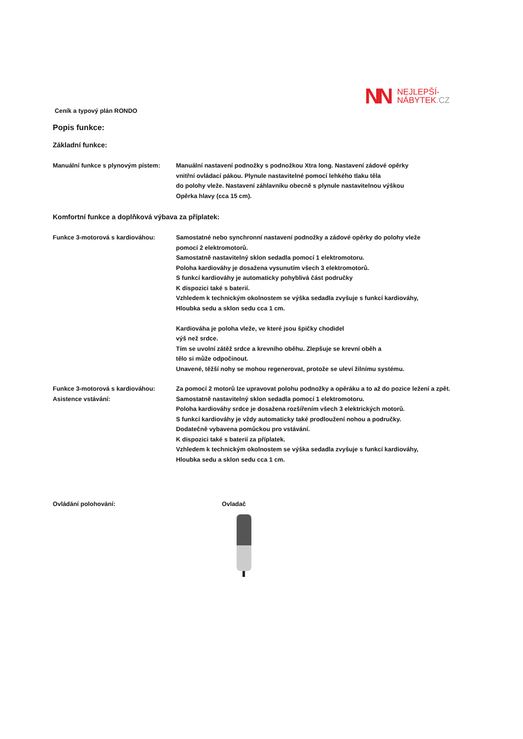NN
NEJLEPŠÍ-
NÁBYTEK.CZ
Ceník a typový plán RONDO
Popis funkce:
Základní funkce:
Manuální funkce s plynovým pístem:
Manuální nastavení podnožky s podnožkou Xtra long. Nastavení zádové opěrky
vnitřní ovládací pákou. Plynule nastavitelné pomocí lehkého tlaku těla
do polohy vleže. Nastavení záhlavníku obecně s plynule nastavitelnou výškou
Opěrka hlavy (cca 15 cm).
Komfortní funkce a doplňková výbava za příplatek:
Funkce 3-motorová s kardiováhou: Samostatné nebo synchronní nastavení podnožky a zádové opěrky do polohy vleže
pomocí 2 elektromotorů.
Samostatně nastavitelný sklon sedadla pomocí 1 elektromotoru.
Poloha kardiováhy je dosažena vysunutím všech 3 elektromotorů.
S funkcí kardiováhy je automaticky pohyblivá část područky
K dispozici také s baterií.
Vzhledem k technickým okolnostem se výška sedadla zvyšuje s funkcí kardiováhy,
Hloubka sedu a sklon sedu cca 1 cm.
Kardiováha je poloha vleže, ve které jsou špičky chodidel
výš než srdce.
Tím se uvolní zátěž srdce a krevního oběhu. Zlepšuje se krevní oběh a
tělo si může odpočinout.
Unavené, těžší nohy se mohou regenerovat, protože se uleví žilnímu systému.
Funkce 3-motorová s kardiováhou:
Asistence vstávání:
Za pomocí 2 motorů lze upravovat polohu podnožky a opěráku a to až do pozice ležení a zpět.
Samostatně nastavitelný sklon sedadla pomocí 1 elektromotoru.
Poloha kardiováhy srdce je dosažena rozšířením všech 3 elektrických motorů.
S funkcí kardiováhy je vždy automaticky také prodloužení nohou a područky.
Dodatečně vybavena pomůckou pro vstávání.
K dispozici také s baterií za příplatek.
Vzhledem k technickým okolnostem se výška sedadla zvyšuje s funkcí kardiováhy,
Hloubka sedu a sklon sedu cca 1 cm.
Ovládání polohování: Ovladač